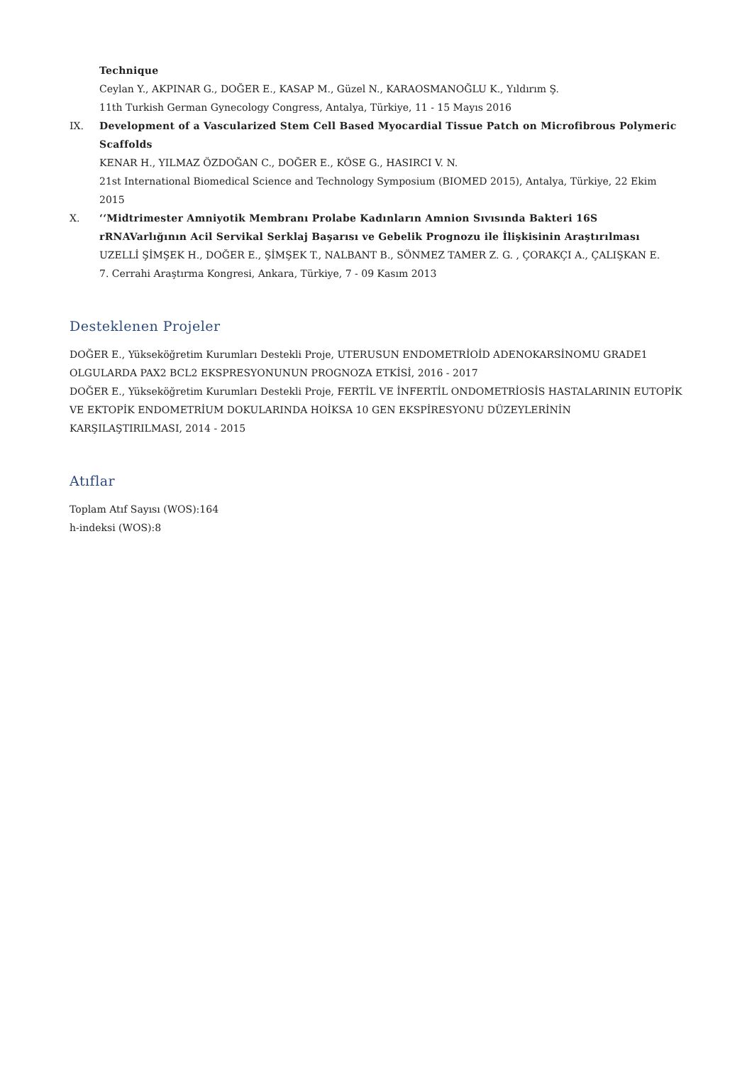Technique
Ceylan Y., AKPINAR G., DOĞER E., KASAP M., Güzel N., KARAOSMANOĞLU K., Yıldırım Ş.
11th Turkish German Gynecology Congress, Antalya, Türkiye, 11 - 15 Mayıs 2016
IX. Development of a Vascularized Stem Cell Based Myocardial Tissue Patch on Microfibrous Polymeric Scaffolds
KENAR H., YILMAZ ÖZDOĞAN C., DOĞER E., KÖSE G., HASIRCI V. N.
21st International Biomedical Science and Technology Symposium (BIOMED 2015), Antalya, Türkiye, 22 Ekim 2015
X. ‘‘Midtrimester Amniyotik Membranı Prolabe Kadınların Amnion Sıvısında Bakteri 16S rRNAVarlığının Acil Servikal Serklaj Başarısı ve Gebelik Prognozu ile İlişkisinin Araştırılması
UZELLİ ŞİMŞEK H., DOĞER E., ŞİMŞEK T., NALBANT B., SÖNMEZ TAMER Z. G. , ÇORAKÇI A., ÇALIŞKAN E.
7. Cerrahi Araştırma Kongresi, Ankara, Türkiye, 7 - 09 Kasım 2013
Desteklenen Projeler
DOĞER E., Yükseköğretim Kurumları Destekli Proje, UTERUSUN ENDOMETRİOİD ADENOKARSİNOMU GRADE1 OLGULARDA PAX2 BCL2 EKSPRESYONUNUN PROGNOZA ETKİSİ, 2016 - 2017
DOĞER E., Yükseköğretim Kurumları Destekli Proje, FERTİL VE İNFERTİL ONDOMETRİOSİS HASTALARININ EUTOPİK VE EKTOPİK ENDOMETRİUM DOKULARINDA HOİKSA 10 GEN EKSPİRESYONU DÜZEYLERİNİN KARŞILAŞTIRILMASI, 2014 - 2015
Atıflar
Toplam Atıf Sayısı (WOS):164
h-indeksi (WOS):8